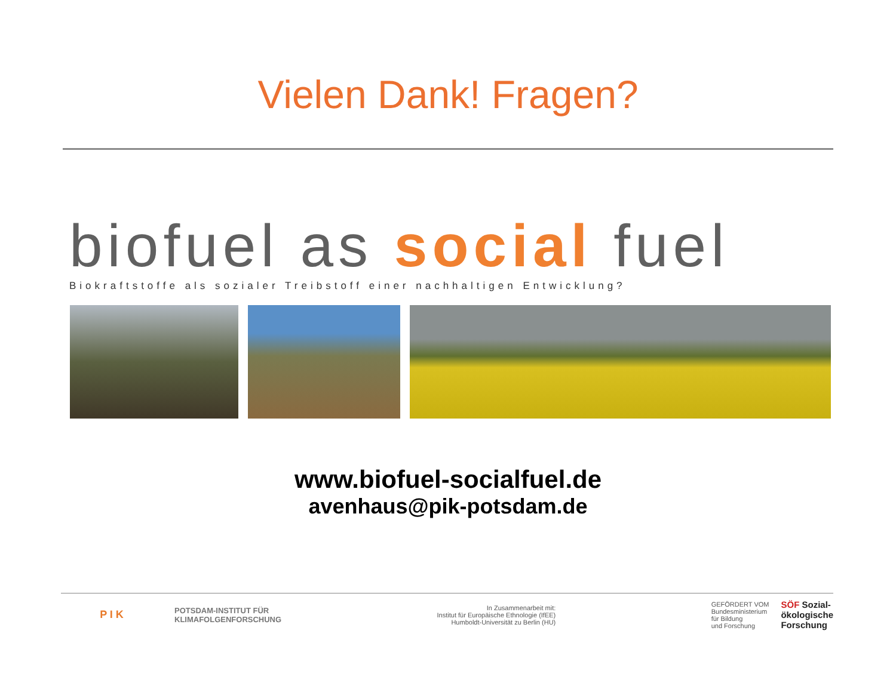Vielen Dank! Fragen?
biofuel as social fuel
Biokraftstoffe als sozialer Treibstoff einer nachhaltigen Entwicklung?
www.biofuel-socialfuel.de
avenhaus@pik-potsdam.de
P I K
POTSDAM-INSTITUT FÜR
KLIMAFOLGENFORSCHUNG
In Zusammenarbeit mit:
Institut für Europäische Ethnologie (IfEE)
Humboldt-Universität zu Berlin (HU)
GEFÖRDERT VOM
Bundesministerium
für Bildung
und Forschung
SÖF Sozial-
ökologische
Forschung